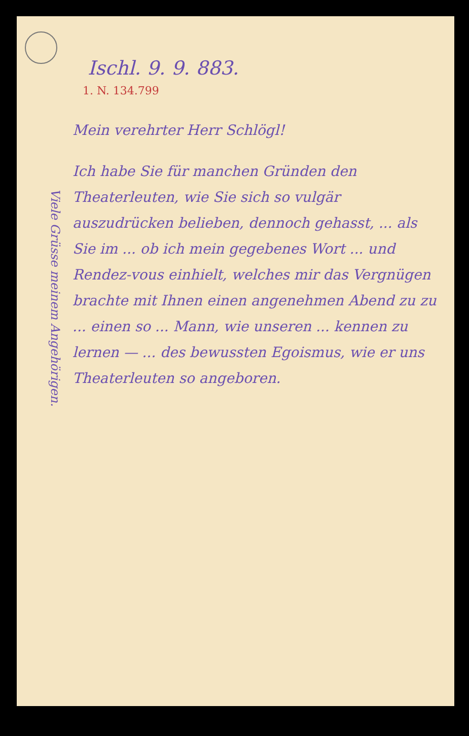Ischl. 9. 9. 883.
1. N. 134.799
Viele Grüsse meinem Angehörigen.
Mein verehrter Herr Schlögl!
Ich habe Sie für manchen Gründen den Theaterleuten, wie Sie sich so vulgär auszudrücken belieben, dennoch gehasst, ... als Sie im ... ob ich mein gegebenes Wort ... und Rendez-vous einhielt, welches mir das Vergnügen brachte mit Ihnen einen angenehmen Abend zu zu ... einen so ... Mann, wie unseren ... kennen zu lernen — ... des bewussten Egoismus, wie er uns Theaterleuten so angeboren.